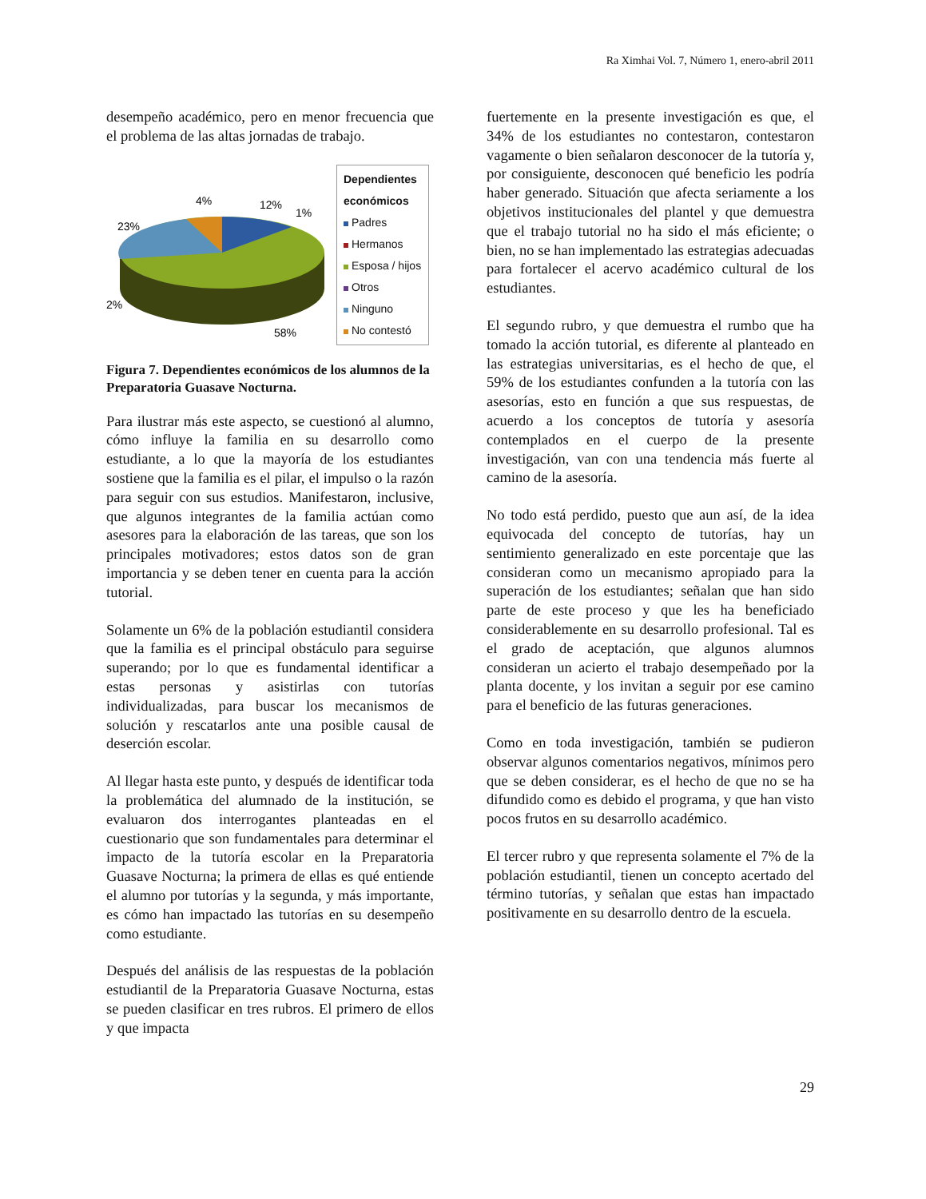Ra Ximhai Vol. 7, Número 1, enero-abril 2011
desempeño académico, pero en menor frecuencia que el problema de las altas jornadas de trabajo.
4%
12%
1%
23%
2%
58%
Dependientes económicos
Padres
Hermanos
Esposa / hijos
Otros
Ninguno
No contestó
Figura 7. Dependientes económicos de los alumnos de la Preparatoria Guasave Nocturna.
Para ilustrar más este aspecto, se cuestionó al alumno, cómo influye la familia en su desarrollo como estudiante, a lo que la mayoría de los estudiantes sostiene que la familia es el pilar, el impulso o la razón para seguir con sus estudios. Manifestaron, inclusive, que algunos integrantes de la familia actúan como asesores para la elaboración de las tareas, que son los principales motivadores; estos datos son de gran importancia y se deben tener en cuenta para la acción tutorial.
Solamente un 6% de la población estudiantil considera que la familia es el principal obstáculo para seguirse superando; por lo que es fundamental identificar a estas personas y asistirlas con tutorías individualizadas, para buscar los mecanismos de solución y rescatarlos ante una posible causal de deserción escolar.
Al llegar hasta este punto, y después de identificar toda la problemática del alumnado de la institución, se evaluaron dos interrogantes planteadas en el cuestionario que son fundamentales para determinar el impacto de la tutoría escolar en la Preparatoria Guasave Nocturna; la primera de ellas es qué entiende el alumno por tutorías y la segunda, y más importante, es cómo han impactado las tutorías en su desempeño como estudiante.
Después del análisis de las respuestas de la población estudiantil de la Preparatoria Guasave Nocturna, estas se pueden clasificar en tres rubros. El primero de ellos y que impacta
fuertemente en la presente investigación es que, el 34% de los estudiantes no contestaron, contestaron vagamente o bien señalaron desconocer de la tutoría y, por consiguiente, desconocen qué beneficio les podría haber generado. Situación que afecta seriamente a los objetivos institucionales del plantel y que demuestra que el trabajo tutorial no ha sido el más eficiente; o bien, no se han implementado las estrategias adecuadas para fortalecer el acervo académico cultural de los estudiantes.
El segundo rubro, y que demuestra el rumbo que ha tomado la acción tutorial, es diferente al planteado en las estrategias universitarias, es el hecho de que, el 59% de los estudiantes confunden a la tutoría con las asesorías, esto en función a que sus respuestas, de acuerdo a los conceptos de tutoría y asesoría contemplados en el cuerpo de la presente investigación, van con una tendencia más fuerte al camino de la asesoría.
No todo está perdido, puesto que aun así, de la idea equivocada del concepto de tutorías, hay un sentimiento generalizado en este porcentaje que las consideran como un mecanismo apropiado para la superación de los estudiantes; señalan que han sido parte de este proceso y que les ha beneficiado considerablemente en su desarrollo profesional. Tal es el grado de aceptación, que algunos alumnos consideran un acierto el trabajo desempeñado por la planta docente, y los invitan a seguir por ese camino para el beneficio de las futuras generaciones.
Como en toda investigación, también se pudieron observar algunos comentarios negativos, mínimos pero que se deben considerar, es el hecho de que no se ha difundido como es debido el programa, y que han visto pocos frutos en su desarrollo académico.
El tercer rubro y que representa solamente el 7% de la población estudiantil, tienen un concepto acertado del término tutorías, y señalan que estas han impactado positivamente en su desarrollo dentro de la escuela.
29